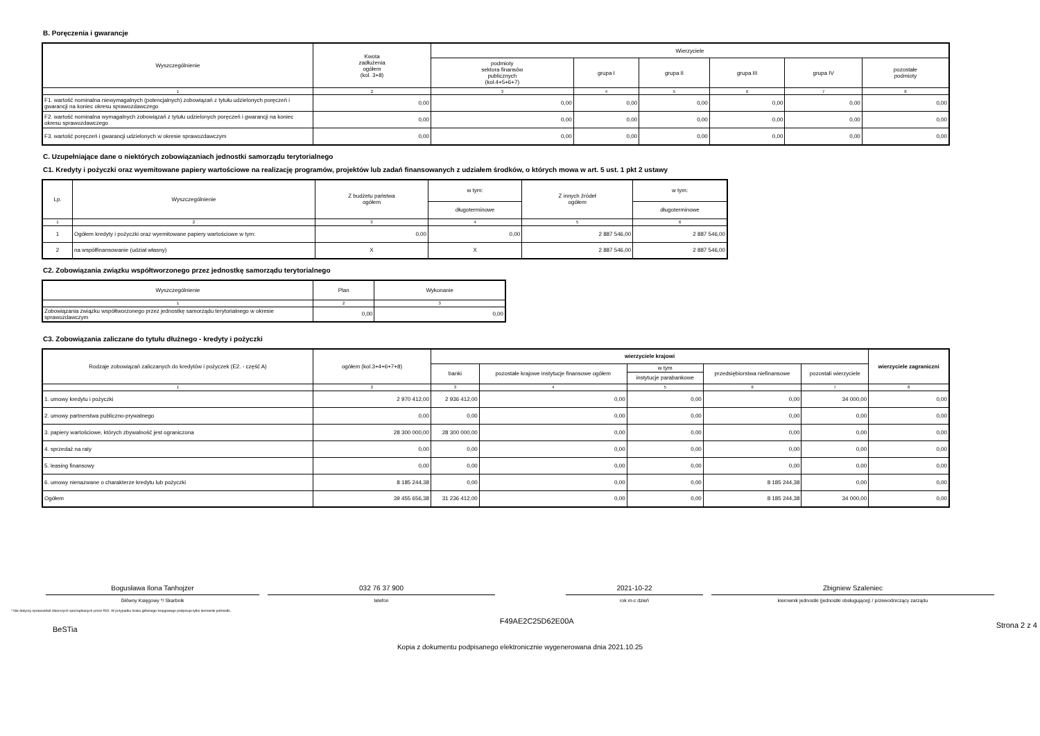B. Poręczenia i gwarancje
| Wyszczególnienie | Kwota zadłużenia ogółem (kol. 3+8) | Wierzyciele | | | | | |
| --- | --- | --- | --- | --- | --- | --- | --- |
| | | podmioty sektora finansów publicznych (kol.4+5+6+7) | grupa I | grupa II | grupa III | grupa IV | pozostałe podmioty |
| 1 | 2 | 3 | 4 | 5 | 6 | 7 | 8 |
| F1. wartość nominalna niewymagalnych (potencjalnych) zobowiązań z tytułu udzielonych poręczeń i gwarancji na koniec okresu sprawozdawczego | 0,00 | 0,00 | 0,00 | 0,00 | 0,00 | 0,00 | 0,00 |
| F2. wartość nominalna wymagalnych zobowiązań z tytułu udzielonych poręczeń i gwarancji na koniec okresu sprawozdawczego | 0,00 | 0,00 | 0,00 | 0,00 | 0,00 | 0,00 | 0,00 |
| F3. wartość poręczeń i gwarancji udzielonych w okresie sprawozdawczym | 0,00 | 0,00 | 0,00 | 0,00 | 0,00 | 0,00 | 0,00 |
C. Uzupełniające dane o niektórych zobowiązaniach jednostki samorządu terytorialnego
C1. Kredyty i pożyczki oraz wyemitowane papiery wartościowe na realizację programów, projektów lub zadań finansowanych z udziałem środków, o których mowa w art. 5 ust. 1 pkt 2 ustawy
| Lp. | Wyszczególnienie | Z budżetu państwa ogółem | w tym: | Z innych źródeł ogółem | w tym: |
| --- | --- | --- | --- | --- | --- |
| | | | długoterminowe | | długoterminowe |
| 1 | 2 | 3 | 4 | 5 | 6 |
| 1 | Ogółem kredyty i pożyczki oraz wyemitowane papiery wartościowe w tym: | 0,00 | 0,00 | 2 887 546,00 | 2 887 546,00 |
| 2 | na współfinansowanie (udział własny) | X | X | 2 887 546,00 | 2 887 546,00 |
C2. Zobowiązania związku współtworzonego przez jednostkę samorządu terytorialnego
| Wyszczególnienie | Plan | Wykonanie |
| --- | --- | --- |
| 1 | 2 | 3 |
| Zobowiązania związku współtworzonego przez jednostkę samorządu terytorialnego w okresie sprawozdawczym | 0,00 | 0,00 |
C3. Zobowiązania zaliczane do tytułu dłużnego - kredyty i pożyczki
| Rodzaje zobowiązań zaliczanych do kredytów i pożyczek (E2. - część A) | ogółem (kol.3+4+6+7+8) | wierzyciele krajowi | | | | | wierzyciele zagraniczni |
| --- | --- | --- | --- | --- | --- | --- | --- |
| | | banki | pozostałe krajowe instytucje finansowe ogółem | w tym | przedsiębiorstwa niefinansowe | pozostali wierzyciele | |
| | | | | instytucje parabankowe | | | |
| 1 | 2 | 3 | 4 | 5 | 6 | 7 | 8 |
| 1. umowy kredytu i pożyczki | 2 970 412,00 | 2 936 412,00 | 0,00 | 0,00 | 0,00 | 34 000,00 | 0,00 |
| 2. umowy partnerstwa publiczno-prywatnego | 0,00 | 0,00 | 0,00 | 0,00 | 0,00 | 0,00 | 0,00 |
| 3. papiery wartościowe, których zbywalność jest ograniczona | 28 300 000,00 | 28 300 000,00 | 0,00 | 0,00 | 0,00 | 0,00 | 0,00 |
| 4. sprzedaż na raty | 0,00 | 0,00 | 0,00 | 0,00 | 0,00 | 0,00 | 0,00 |
| 5. leasing finansowy | 0,00 | 0,00 | 0,00 | 0,00 | 0,00 | 0,00 | 0,00 |
| 6. umowy nienazwane o charakterze kredytu lub pożyczki | 8 185 244,38 | 0,00 | 0,00 | 0,00 | 8 185 244,38 | 0,00 | 0,00 |
| Ogółem | 39 455 656,38 | 31 236 412,00 | 0,00 | 0,00 | 8 185 244,38 | 34 000,00 | 0,00 |
Bogusława Ilona Tanhojzer
Główny Księgowy */ Skarbnik
032 76 37 900
telefon
2021-10-22
rok m-c dzień
Zbigniew Szaleniec
kierownik jednostki (jednostki obsługującej) / przewodniczący zarządu
* Nie dotyczy sprawozdań zbiorczych sporządzanych przez RIO. W przypadku braku głównego księgowego podpisuje tylko kierownik jednostki.
BeSTia F49AE2C25D62E00A Strona 2 z 4
Kopia z dokumentu podpisanego elektronicznie wygenerowana dnia 2021.10.25